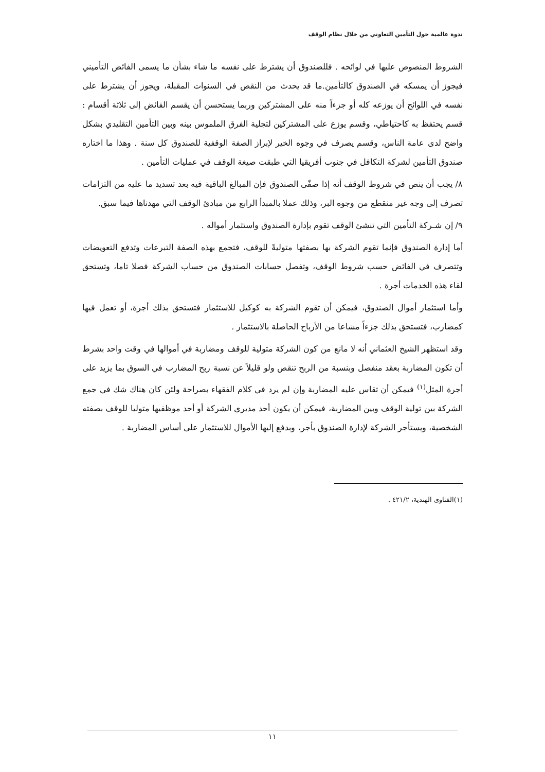ندوة عالمية حول التأمين التعاوني من خلال نظام الوقف
الشروط المنصوص عليها في لوائحه . فللصندوق أن يشترط على نفسه ما شاء بشأن ما يسمى الفائض التأميني فيجوز أن يمسكه في الصندوق كالتأمين.ما قد يحدث من النقص في السنوات المقبلة، ويجوز أن يشترط على نفسه في اللوائح أن يوزعه كله أو جزءاً منه على المشتركين وربما يستحسن أن يقسم الفائض إلى ثلاثة أقسام : قسم يحتفظ به كاحتياطي، وقسم يوزع على المشتركين لتجلية الفرق الملموس بينه وبين التأمين التقليدي بشكل واضح لدى عامة الناس، وقسم يصرف في وجوه الخير لإبراز الصفة الوقفية للصندوق كل سنة . وهذا ما اختاره صندوق التأمين لشركة التكافل في جنوب أفريقيا التي طبقت صيغة الوقف في عمليات التأمين .
٨/ يجب أن ينص في شروط الوقف أنه إذا صفّى الصندوق فإن المبالغ الباقية فيه بعد تسديد ما عليه من التزامات تصرف إلى وجه غير منقطع من وجوه البر، وذلك عملا بالمبدأ الرابع من مبادئ الوقف التي مهدناها فيما سبق.
٩/ إن شـركة التأمين التي تنشئ الوقف تقوم بإدارة الصندوق واستثمار أمواله .
أما إدارة الصندوق فإنما تقوم الشركة بها بصفتها متوليةً للوقف، فتجمع بهذه الصفة التبرعات وتدفع التعويضات وتتصرف في الفائض حسب شروط الوقف، وتفصل حسابات الصندوق من حساب الشركة فصلا تاما، وتستحق لقاء هذه الخدمات أجرة .
وأما استثمار أموال الصندوق، فيمكن أن تقوم الشركة به كوكيل للاستثمار فتستحق بذلك أجرة، أو تعمل فيها كمضارب، فتستحق بذلك جزءاً مشاعا من الأرباح الحاصلة بالاستثمار .
وقد استظهر الشيخ العثماني أنه لا مانع من كون الشركة متولية للوقف ومضاربة في أموالها في وقت واحد بشرط أن تكون المضاربة بعقد منفصل وبنسبة من الربح تنقص ولو قليلاً عن نسبة ربح المضارب في السوق بما يزيد على أجرة المثل<sup>(١)</sup> فيمكن أن تقاس عليه المضاربة وإن لم يرد في كلام الفقهاء بصراحة ولئن كان هناك شك في جمع الشركة بين تولية الوقف وبين المضاربة، فيمكن أن يكون أحد مديري الشركة أو أحد موظفيها متوليا للوقف بصفته الشخصية، ويستأجر الشركة لإدارة الصندوق بأجر، وبدفع إليها الأموال للاستثمار على أساس المضاربة .
(١)الفتاوى الهندية، ٤٢١/٢ .
١١